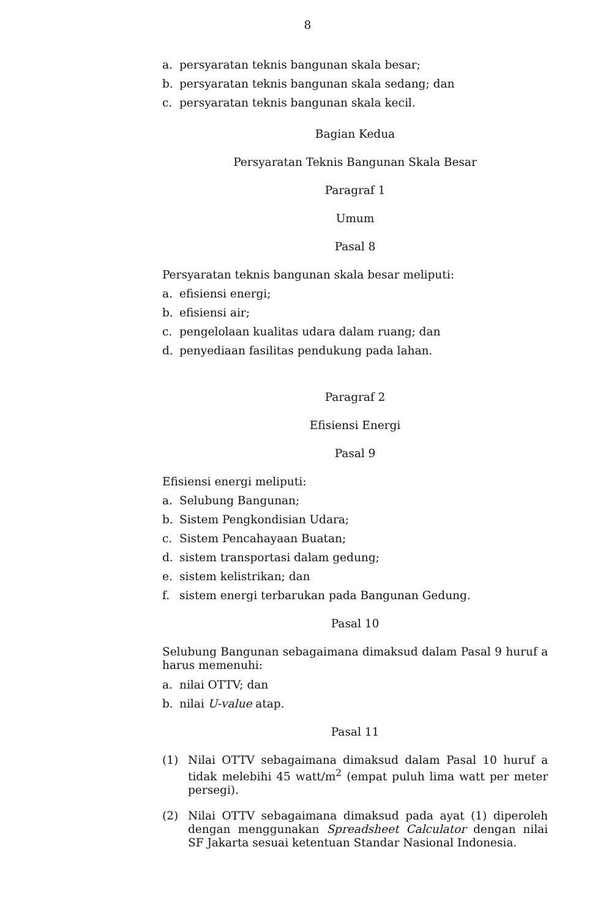8
a. persyaratan teknis bangunan skala besar;
b. persyaratan teknis bangunan skala sedang; dan
c. persyaratan teknis bangunan skala kecil.
Bagian Kedua
Persyaratan Teknis Bangunan Skala Besar
Paragraf 1
Umum
Pasal 8
Persyaratan teknis bangunan skala besar meliputi:
a. efisiensi energi;
b. efisiensi air;
c. pengelolaan kualitas udara dalam ruang; dan
d. penyediaan fasilitas pendukung pada lahan.
Paragraf 2
Efisiensi Energi
Pasal 9
Efisiensi energi meliputi:
a. Selubung Bangunan;
b. Sistem Pengkondisian Udara;
c. Sistem Pencahayaan Buatan;
d. sistem transportasi dalam gedung;
e. sistem kelistrikan; dan
f. sistem energi terbarukan pada Bangunan Gedung.
Pasal 10
Selubung Bangunan sebagaimana dimaksud dalam Pasal 9 huruf a harus memenuhi:
a. nilai OTTV; dan
b. nilai U-value atap.
Pasal 11
(1)
Nilai OTTV sebagaimana dimaksud dalam Pasal 10 huruf a tidak melebihi 45 watt/m<sup>2</sup> (empat puluh lima watt per meter persegi).
(2)
Nilai OTTV sebagaimana dimaksud pada ayat (1) diperoleh dengan menggunakan Spreadsheet Calculator dengan nilai SF Jakarta sesuai ketentuan Standar Nasional Indonesia.